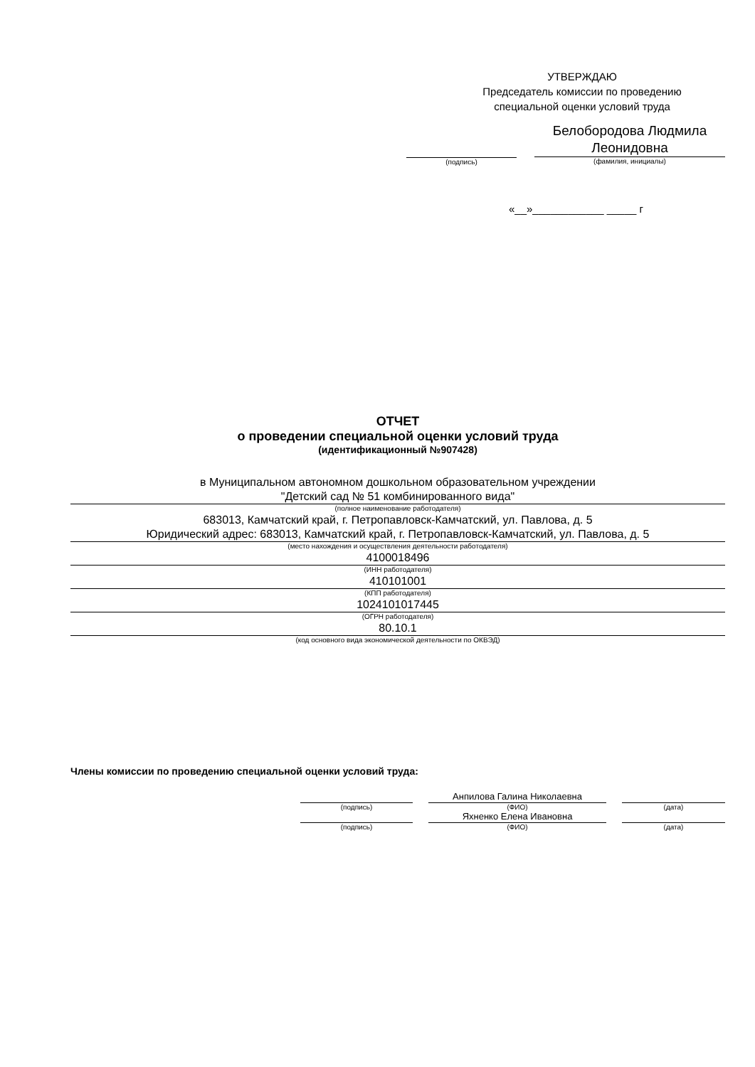УТВЕРЖДАЮ
Председатель комиссии по проведению
специальной оценки условий труда
(подпись)
Белобородова Людмила
Леонидовна
(фамилия, инициалы)
«__»____________ _____ г
ОТЧЕТ
о проведении специальной оценки условий труда
(идентификационный №907428)
в Муниципальном автономном дошкольном образовательном учреждении
"Детский сад № 51 комбинированного вида"
(полное наименование работодателя)
683013, Камчатский край, г. Петропавловск-Камчатский, ул. Павлова, д. 5
Юридический адрес: 683013, Камчатский край, г. Петропавловск-Камчатский, ул. Павлова, д. 5
(место нахождения и осуществления деятельности работодателя)
4100018496
(ИНН работодателя)
410101001
(КПП работодателя)
1024101017445
(ОГРН работодателя)
80.10.1
(код основного вида экономической деятельности по ОКВЭД)
Члены комиссии по проведению специальной оценки условий труда:
(подпись)
Анпилова Галина Николаевна
(ФИО)
(дата)
(подпись)
Яхненко Елена Ивановна
(ФИО)
(дата)